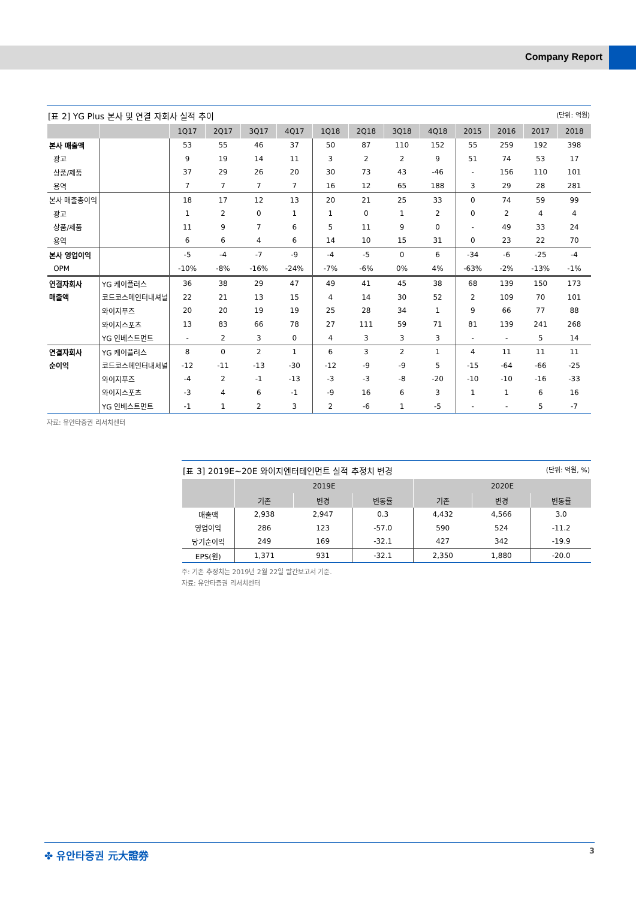Company Report
[표 2] YG Plus 본사 및 연결 자회사 실적 추이 (단위: 억원)
| | | 1Q17 | 2Q17 | 3Q17 | 4Q17 | 1Q18 | 2Q18 | 3Q18 | 4Q18 | 2015 | 2016 | 2017 | 2018 |
| --- | --- | --- | --- | --- | --- | --- | --- | --- | --- | --- | --- | --- | --- |
| 본사 매출액 | | 53 | 55 | 46 | 37 | 50 | 87 | 110 | 152 | 55 | 259 | 192 | 398 |
| 광고 | | 9 | 19 | 14 | 11 | 3 | 2 | 2 | 9 | 51 | 74 | 53 | 17 |
| 상품/제품 | | 37 | 29 | 26 | 20 | 30 | 73 | 43 | -46 | - | 156 | 110 | 101 |
| 용역 | | 7 | 7 | 7 | 7 | 16 | 12 | 65 | 188 | 3 | 29 | 28 | 281 |
| 본사 매출총이익 | | 18 | 17 | 12 | 13 | 20 | 21 | 25 | 33 | 0 | 74 | 59 | 99 |
| 광고 | | 1 | 2 | 0 | 1 | 1 | 0 | 1 | 2 | 0 | 2 | 4 | 4 |
| 상품/제품 | | 11 | 9 | 7 | 6 | 5 | 11 | 9 | 0 | - | 49 | 33 | 24 |
| 용역 | | 6 | 6 | 4 | 6 | 14 | 10 | 15 | 31 | 0 | 23 | 22 | 70 |
| 본사 영업이익 | | -5 | -4 | -7 | -9 | -4 | -5 | 0 | 6 | -34 | -6 | -25 | -4 |
| OPM | | -10% | -8% | -16% | -24% | -7% | -6% | 0% | 4% | -63% | -2% | -13% | -1% |
| 연결자회사 | YG 케이플러스 | 36 | 38 | 29 | 47 | 49 | 41 | 45 | 38 | 68 | 139 | 150 | 173 |
| 매출액 | 코드코스메인터내셔널 | 22 | 21 | 13 | 15 | 4 | 14 | 30 | 52 | 2 | 109 | 70 | 101 |
| | 와이지푸즈 | 20 | 20 | 19 | 19 | 25 | 28 | 34 | 1 | 9 | 66 | 77 | 88 |
| | 와이지스포츠 | 13 | 83 | 66 | 78 | 27 | 111 | 59 | 71 | 81 | 139 | 241 | 268 |
| | YG 인베스트먼트 | - | 2 | 3 | 0 | 4 | 3 | 3 | 3 | - | - | 5 | 14 |
| 연결자회사 | YG 케이플러스 | 8 | 0 | 2 | 1 | 6 | 3 | 2 | 1 | 4 | 11 | 11 | 11 |
| 순이익 | 코드코스메인터내셔널 | -12 | -11 | -13 | -30 | -12 | -9 | -9 | 5 | -15 | -64 | -66 | -25 |
| | 와이지푸즈 | -4 | 2 | -1 | -13 | -3 | -3 | -8 | -20 | -10 | -10 | -16 | -33 |
| | 와이지스포츠 | -3 | 4 | 6 | -1 | -9 | 16 | 6 | 3 | 1 | 1 | 6 | 16 |
| | YG 인베스트먼트 | -1 | 1 | 2 | 3 | 2 | -6 | 1 | -5 | - | - | 5 | -7 |
자료: 유안타증권 리서치센터
[표 3] 2019E~20E 와이지엔터테인먼트 실적 추정치 변경 (단위: 억원, %)
| | 2019E | | | 2020E | | |
| --- | --- | --- | --- | --- | --- | --- |
| | 기존 | 변경 | 변동률 | 기존 | 변경 | 변동률 |
| 매출액 | 2,938 | 2,947 | 0.3 | 4,432 | 4,566 | 3.0 |
| 영업이익 | 286 | 123 | -57.0 | 590 | 524 | -11.2 |
| 당기순이익 | 249 | 169 | -32.1 | 427 | 342 | -19.9 |
| EPS(원) | 1,371 | 931 | -32.1 | 2,350 | 1,880 | -20.0 |
주: 기존 추정치는 2019년 2월 22일 발간보고서 기준.
자료: 유안타증권 리서치센터
✤ 유안타증권 元大證券 3